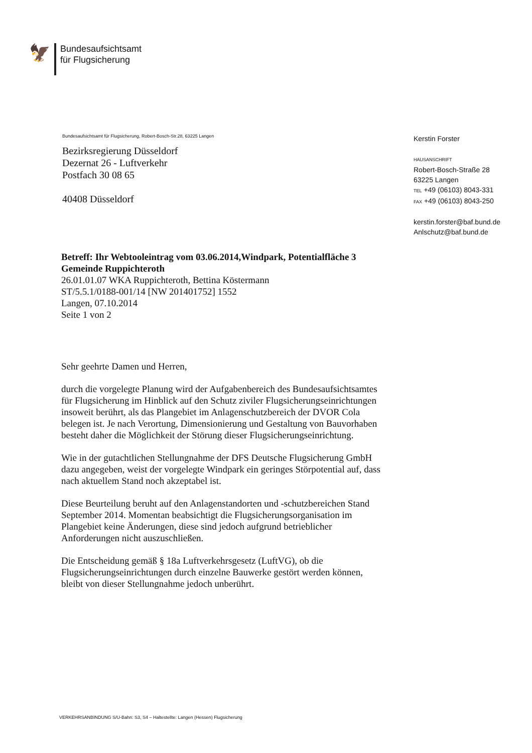🦅
Bundesaufsichtsamt
für Flugsicherung
Bundesaufsichtsamt für Flugsicherung, Robert-Bosch-Str.28, 63225 Langen
Bezirksregierung Düsseldorf
Dezernat 26 - Luftverkehr
Postfach 30 08 65
40408 Düsseldorf
Kerstin Forster
HAUSANSCHRIFT
Robert-Bosch-Straße 28
63225 Langen
TEL +49 (06103) 8043-331
FAX +49 (06103) 8043-250
kerstin.forster@baf.bund.de
Anlschutz@baf.bund.de
Betreff: Ihr Webtooleintrag vom 03.06.2014,Windpark, Potentialfläche 3 Gemeinde Ruppichteroth
26.01.01.07 WKA Ruppichteroth, Bettina Köstermann
ST/5.5.1/0188-001/14 [NW 201401752] 1552
Langen, 07.10.2014
Seite 1 von 2
Sehr geehrte Damen und Herren,
durch die vorgelegte Planung wird der Aufgabenbereich des Bundesaufsichtsamtes für Flugsicherung im Hinblick auf den Schutz ziviler Flugsicherungseinrichtungen insoweit berührt, als das Plangebiet im Anlagenschutzbereich der DVOR Cola belegen ist. Je nach Verortung, Dimensionierung und Gestaltung von Bauvorhaben besteht daher die Möglichkeit der Störung dieser Flugsicherungseinrichtung.
Wie in der gutachtlichen Stellungnahme der DFS Deutsche Flugsicherung GmbH dazu angegeben, weist der vorgelegte Windpark ein geringes Störpotential auf, dass nach aktuellem Stand noch akzeptabel ist.
Diese Beurteilung beruht auf den Anlagenstandorten und -schutzbereichen Stand September 2014. Momentan beabsichtigt die Flugsicherungsorganisation im Plangebiet keine Änderungen, diese sind jedoch aufgrund betrieblicher Anforderungen nicht auszuschließen.
Die Entscheidung gemäß § 18a Luftverkehrsgesetz (LuftVG), ob die Flugsicherungseinrichtungen durch einzelne Bauwerke gestört werden können, bleibt von dieser Stellungnahme jedoch unberührt.
VERKEHRSANBINDUNG S/U-Bahn: S3, S4 – Haltestellte: Langen (Hessen) Flugsicherung